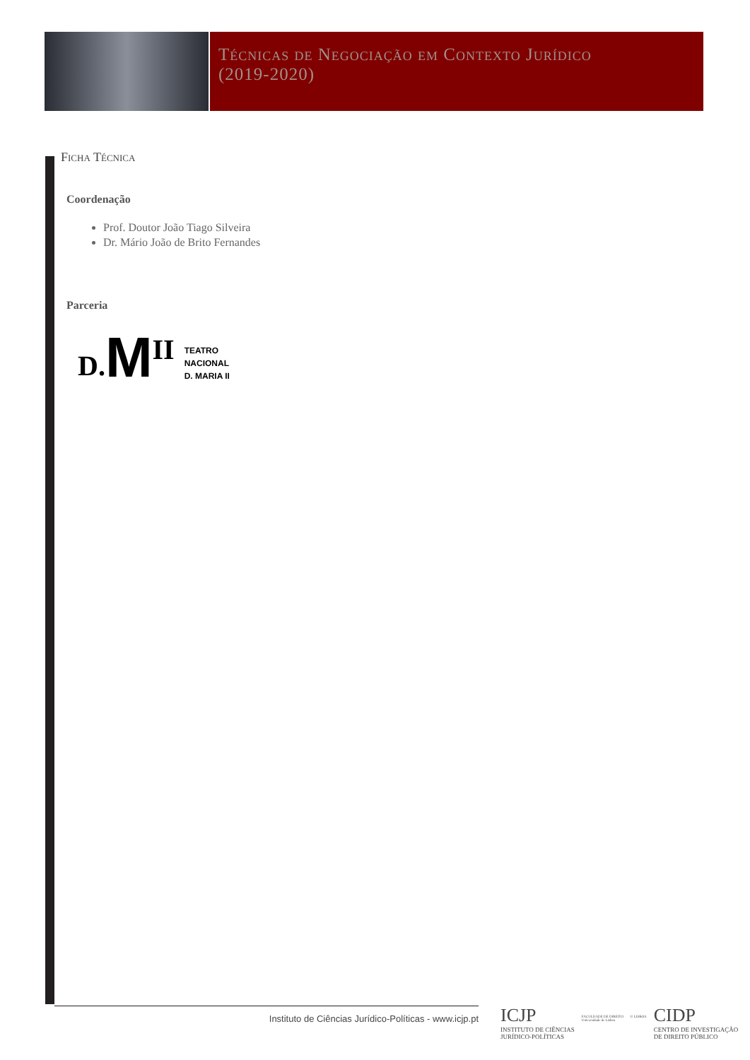Técnicas de Negociação em Contexto Jurídico
(2019-2020)
Ficha Técnica
Coordenação
Prof. Doutor João Tiago Silveira
Dr. Mário João de Brito Fernandes
Parceria
D. M II TEATRO
NACIONAL
D. MARIA II
Instituto de Ciências Jurídico-Políticas - www.icjp.pt
ICJP
INSTITUTO DE CIÊNCIAS
JURÍDICO-POLÍTICAS
FACULDADE DE DIREITO
Universidade de Lisboa
U LISBOA
CIDP
CENTRO DE INVESTIGAÇÃO
DE DIREITO PÚBLICO